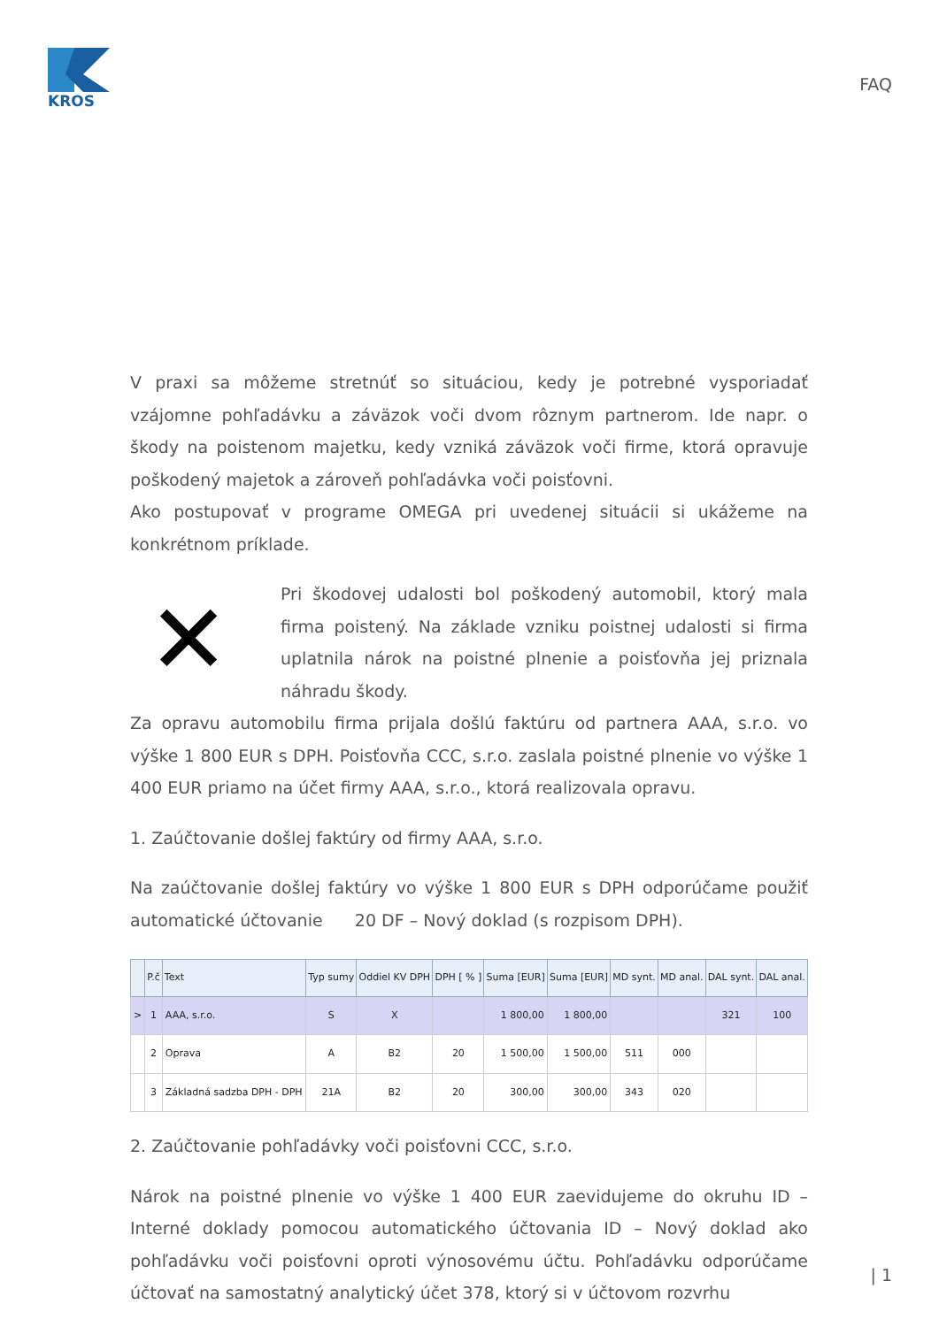KROS
FAQ
V praxi sa môžeme stretnúť so situáciou, kedy je potrebné vysporiadať vzájomne pohľadávku a záväzok voči dvom rôznym partnerom. Ide napr. o škody na poistenom majetku, kedy vzniká záväzok voči firme, ktorá opravuje poškodený majetok a zároveň pohľadávka voči poisťovni.
Ako postupovať v programe OMEGA pri uvedenej situácii si ukážeme na konkrétnom príklade.
✕
Pri škodovej udalosti bol poškodený automobil, ktorý mala firma poistený. Na základe vzniku poistnej udalosti si firma uplatnila nárok na poistné plnenie a poisťovňa jej priznala náhradu škody.
Za opravu automobilu firma prijala došlú faktúru od partnera AAA, s.r.o. vo výške 1 800 EUR s DPH. Poisťovňa CCC, s.r.o. zaslala poistné plnenie vo výške 1 400 EUR priamo na účet firmy AAA, s.r.o., ktorá realizovala opravu.
1. Zaúčtovanie došlej faktúry od firmy AAA, s.r.o.
Na zaúčtovanie došlej faktúry vo výške 1 800 EUR s DPH odporúčame použiť automatické účtovanie 20 DF – Nový doklad (s rozpisom DPH).
| | P.č | Text | Typ sumy | Oddiel KV DPH | DPH [ % ] | Suma [EUR] | Suma [EUR] | MD synt. | MD anal. | DAL synt. | DAL anal. |
| --- | --- | --- | --- | --- | --- | --- | --- | --- | --- | --- | --- |
| > | 1 | AAA, s.r.o. | S | X | | 1 800,00 | 1 800,00 | | | 321 | 100 |
| | 2 | Oprava | A | B2 | 20 | 1 500,00 | 1 500,00 | 511 | 000 | | |
| | 3 | Základná sadzba DPH - DPH | 21A | B2 | 20 | 300,00 | 300,00 | 343 | 020 | | |
2. Zaúčtovanie pohľadávky voči poisťovni CCC, s.r.o.
Nárok na poistné plnenie vo výške 1 400 EUR zaevidujeme do okruhu ID – Interné doklady pomocou automatického účtovania ID – Nový doklad ako pohľadávku voči poisťovni oproti výnosovému účtu. Pohľadávku odporúčame účtovať na samostatný analytický účet 378, ktorý si v účtovom rozvrhu
| 1